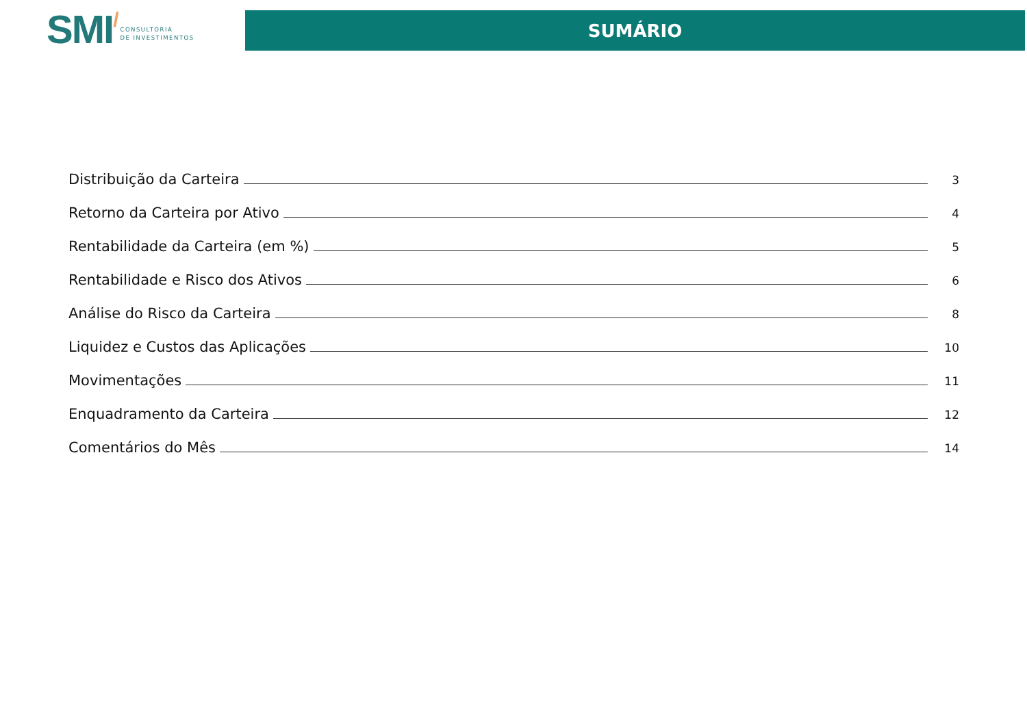SMI/
CONSULTORIA
DE INVESTIMENTOS
SUMÁRIO
Distribuição da Carteira 3
Retorno da Carteira por Ativo 4
Rentabilidade da Carteira (em %) 5
Rentabilidade e Risco dos Ativos 6
Análise do Risco da Carteira 8
Liquidez e Custos das Aplicações 10
Movimentações 11
Enquadramento da Carteira 12
Comentários do Mês 14